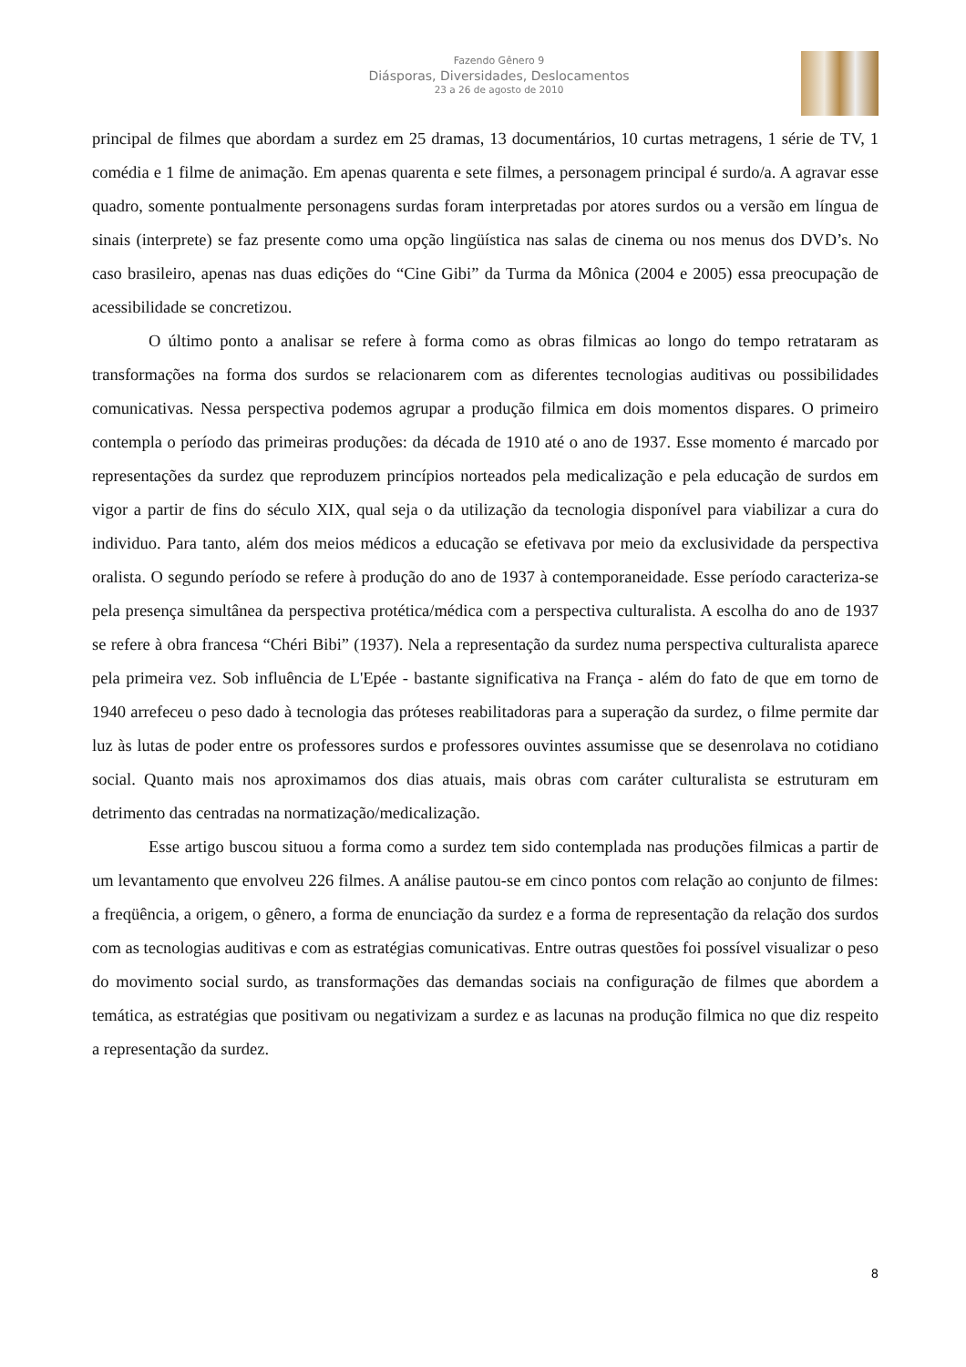Fazendo Gênero 9
Diásporas, Diversidades, Deslocamentos
23 a 26 de agosto de 2010
principal de filmes que abordam a surdez em 25 dramas, 13 documentários, 10 curtas metragens, 1 série de TV, 1 comédia e 1 filme de animação. Em apenas quarenta e sete filmes, a personagem principal é surdo/a. A agravar esse quadro, somente pontualmente personagens surdas foram interpretadas por atores surdos ou a versão em língua de sinais (interprete) se faz presente como uma opção lingüística nas salas de cinema ou nos menus dos DVD’s. No caso brasileiro, apenas nas duas edições do “Cine Gibi” da Turma da Mônica (2004 e 2005) essa preocupação de acessibilidade se concretizou.
O último ponto a analisar se refere à forma como as obras filmicas ao longo do tempo retrataram as transformações na forma dos surdos se relacionarem com as diferentes tecnologias auditivas ou possibilidades comunicativas. Nessa perspectiva podemos agrupar a produção filmica em dois momentos dispares. O primeiro contempla o período das primeiras produções: da década de 1910 até o ano de 1937. Esse momento é marcado por representações da surdez que reproduzem princípios norteados pela medicalização e pela educação de surdos em vigor a partir de fins do século XIX, qual seja o da utilização da tecnologia disponível para viabilizar a cura do individuo. Para tanto, além dos meios médicos a educação se efetivava por meio da exclusividade da perspectiva oralista. O segundo período se refere à produção do ano de 1937 à contemporaneidade. Esse período caracteriza-se pela presença simultânea da perspectiva protética/médica com a perspectiva culturalista. A escolha do ano de 1937 se refere à obra francesa “Chéri Bibi” (1937). Nela a representação da surdez numa perspectiva culturalista aparece pela primeira vez. Sob influência de L'Epée - bastante significativa na França - além do fato de que em torno de 1940 arrefeceu o peso dado à tecnologia das próteses reabilitadoras para a superação da surdez, o filme permite dar luz às lutas de poder entre os professores surdos e professores ouvintes assumisse que se desenrolava no cotidiano social. Quanto mais nos aproximamos dos dias atuais, mais obras com caráter culturalista se estruturam em detrimento das centradas na normatização/medicalização.
Esse artigo buscou situou a forma como a surdez tem sido contemplada nas produções filmicas a partir de um levantamento que envolveu 226 filmes. A análise pautou-se em cinco pontos com relação ao conjunto de filmes: a freqüência, a origem, o gênero, a forma de enunciação da surdez e a forma de representação da relação dos surdos com as tecnologias auditivas e com as estratégias comunicativas. Entre outras questões foi possível visualizar o peso do movimento social surdo, as transformações das demandas sociais na configuração de filmes que abordem a temática, as estratégias que positivam ou negativizam a surdez e as lacunas na produção filmica no que diz respeito a representação da surdez.
8